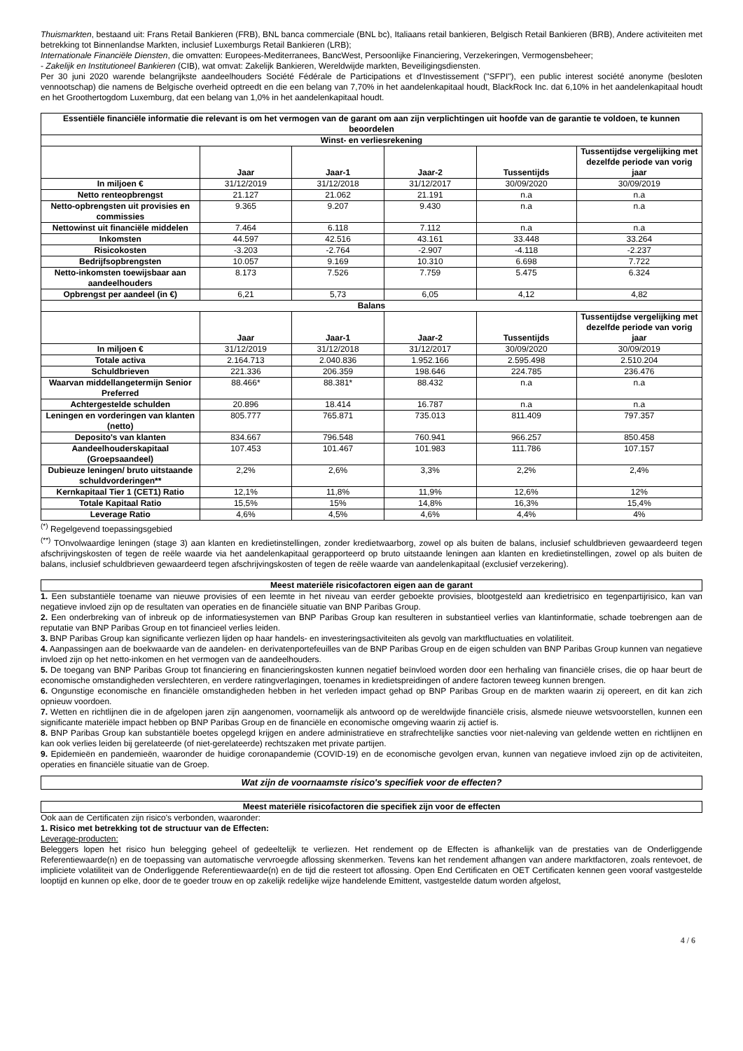Thuismarkten, bestaand uit: Frans Retail Bankieren (FRB), BNL banca commerciale (BNL bc), Italiaans retail bankieren, Belgisch Retail Bankieren (BRB), Andere activiteiten met betrekking tot Binnenlandse Markten, inclusief Luxemburgs Retail Bankieren (LRB);
Internationale Financiële Diensten, die omvatten: Europees-Mediterranees, BancWest, Persoonlijke Financiering, Verzekeringen, Vermogensbeheer;
- Zakelijk en Institutioneel Bankieren (CIB), wat omvat: Zakelijk Bankieren, Wereldwijde markten, Beveiligingsdiensten.
Per 30 juni 2020 warende belangrijkste aandeelhouders Société Fédérale de Participations et d'Investissement ("SFPI"), een public interest société anonyme (besloten vennootschap) die namens de Belgische overheid optreedt en die een belang van 7,70% in het aandelenkapitaal houdt, BlackRock Inc. dat 6,10% in het aandelenkapitaal houdt en het Groothertogdom Luxemburg, dat een belang van 1,0% in het aandelenkapitaal houdt.
| Essentiële financiële informatie die relevant is om het vermogen van de garant om aan zijn verplichtingen uit hoofde van de garantie te voldoen, te kunnen beoordelen | | | | | |
| --- | --- | --- | --- | --- | --- |
| Winst- en verliesrekening | | | | | |
| | Jaar | Jaar-1 | Jaar-2 | Tussentijds | Tussentijdse vergelijking met dezelfde periode van vorig jaar |
| In miljoen € | 31/12/2019 | 31/12/2018 | 31/12/2017 | 30/09/2020 | 30/09/2019 |
| Netto renteopbrengst | 21.127 | 21.062 | 21.191 | n.a | n.a |
| Netto-opbrengsten uit provisies en commissies | 9.365 | 9.207 | 9.430 | n.a | n.a |
| Nettowinst uit financiële middelen | 7.464 | 6.118 | 7.112 | n.a | n.a |
| Inkomsten | 44.597 | 42.516 | 43.161 | 33.448 | 33.264 |
| Risicokosten | -3.203 | -2.764 | -2.907 | -4.118 | -2.237 |
| Bedrijfsopbrengsten | 10.057 | 9.169 | 10.310 | 6.698 | 7.722 |
| Netto-inkomsten toewijsbaar aan aandeelhouders | 8.173 | 7.526 | 7.759 | 5.475 | 6.324 |
| Opbrengst per aandeel (in €) | 6,21 | 5,73 | 6,05 | 4,12 | 4,82 |
| Balans | | | | | |
| | Jaar | Jaar-1 | Jaar-2 | Tussentijds | Tussentijdse vergelijking met dezelfde periode van vorig jaar |
| In miljoen € | 31/12/2019 | 31/12/2018 | 31/12/2017 | 30/09/2020 | 30/09/2019 |
| Totale activa | 2.164.713 | 2.040.836 | 1.952.166 | 2.595.498 | 2.510.204 |
| Schuldbrieven | 221.336 | 206.359 | 198.646 | 224.785 | 236.476 |
| Waarvan middellangetermijn Senior Preferred | 88.466* | 88.381* | 88.432 | n.a | n.a |
| Achtergestelde schulden | 20.896 | 18.414 | 16.787 | n.a | n.a |
| Leningen en vorderingen van klanten (netto) | 805.777 | 765.871 | 735.013 | 811.409 | 797.357 |
| Deposito's van klanten | 834.667 | 796.548 | 760.941 | 966.257 | 850.458 |
| Aandeelhouderskapitaal (Groepsaandeel) | 107.453 | 101.467 | 101.983 | 111.786 | 107.157 |
| Dubieuze leningen/ bruto uitstaande schuldvorderingen** | 2,2% | 2,6% | 3,3% | 2,2% | 2,4% |
| Kernkapitaal Tier 1 (CET1) Ratio | 12,1% | 11,8% | 11,9% | 12,6% | 12% |
| Totale Kapitaal Ratio | 15,5% | 15% | 14,8% | 16,3% | 15,4% |
| Leverage Ratio | 4,6% | 4,5% | 4,6% | 4,4% | 4% |
<sup>(*)</sup> Regelgevend toepassingsgebied
<sup>(**)</sup> TOnvolwaardige leningen (stage 3) aan klanten en kredietinstellingen, zonder kredietwaarborg, zowel op als buiten de balans, inclusief schuldbrieven gewaardeerd tegen afschrijvingskosten of tegen de reële waarde via het aandelenkapitaal gerapporteerd op bruto uitstaande leningen aan klanten en kredietinstellingen, zowel op als buiten de balans, inclusief schuldbrieven gewaardeerd tegen afschrijvingskosten of tegen de reële waarde van aandelenkapitaal (exclusief verzekering).
Meest materiële risicofactoren eigen aan de garant
1. Een substantiële toename van nieuwe provisies of een leemte in het niveau van eerder geboekte provisies, blootgesteld aan kredietrisico en tegenpartijrisico, kan van negatieve invloed zijn op de resultaten van operaties en de financiële situatie van BNP Paribas Group.
2. Een onderbreking van of inbreuk op de informatiesystemen van BNP Paribas Group kan resulteren in substantieel verlies van klantinformatie, schade toebrengen aan de reputatie van BNP Paribas Group en tot financieel verlies leiden.
3. BNP Paribas Group kan significante verliezen lijden op haar handels- en investeringsactiviteiten als gevolg van marktfluctuaties en volatiliteit.
4. Aanpassingen aan de boekwaarde van de aandelen- en derivatenportefeuilles van de BNP Paribas Group en de eigen schulden van BNP Paribas Group kunnen van negatieve invloed zijn op het netto-inkomen en het vermogen van de aandeelhouders.
5. De toegang van BNP Paribas Group tot financiering en financieringskosten kunnen negatief beïnvloed worden door een herhaling van financiële crises, die op haar beurt de economische omstandigheden verslechteren, en verdere ratingverlagingen, toenames in kredietspreidingen of andere factoren teweeg kunnen brengen.
6. Ongunstige economische en financiële omstandigheden hebben in het verleden impact gehad op BNP Paribas Group en de markten waarin zij opereert, en dit kan zich opnieuw voordoen.
7. Wetten en richtlijnen die in de afgelopen jaren zijn aangenomen, voornamelijk als antwoord op de wereldwijde financiële crisis, alsmede nieuwe wetsvoorstellen, kunnen een significante materiële impact hebben op BNP Paribas Group en de financiële en economische omgeving waarin zij actief is.
8. BNP Paribas Group kan substantiële boetes opgelegd krijgen en andere administratieve en strafrechtelijke sancties voor niet-naleving van geldende wetten en richtlijnen en kan ook verlies leiden bij gerelateerde (of niet-gerelateerde) rechtszaken met private partijen.
9. Epidemieën en pandemieën, waaronder de huidige coronapandemie (COVID-19) en de economische gevolgen ervan, kunnen van negatieve invloed zijn op de activiteiten, operaties en financiële situatie van de Groep.
Wat zijn de voornaamste risico's specifiek voor de effecten?
Meest materiële risicofactoren die specifiek zijn voor de effecten
Ook aan de Certificaten zijn risico's verbonden, waaronder:
1. Risico met betrekking tot de structuur van de Effecten:
Leverage-producten:
Beleggers lopen het risico hun belegging geheel of gedeeltelijk te verliezen. Het rendement op de Effecten is afhankelijk van de prestaties van de Onderliggende Referentiewaarde(n) en de toepassing van automatische vervroegde aflossing skenmerken. Tevens kan het rendement afhangen van andere marktfactoren, zoals rentevoet, de impliciete volatiliteit van de Onderliggende Referentiewaarde(n) en de tijd die resteert tot aflossing. Open End Certificaten en OET Certificaten kennen geen vooraf vastgestelde looptijd en kunnen op elke, door de te goeder trouw en op zakelijk redelijke wijze handelende Emittent, vastgestelde datum worden afgelost,
4 / 6